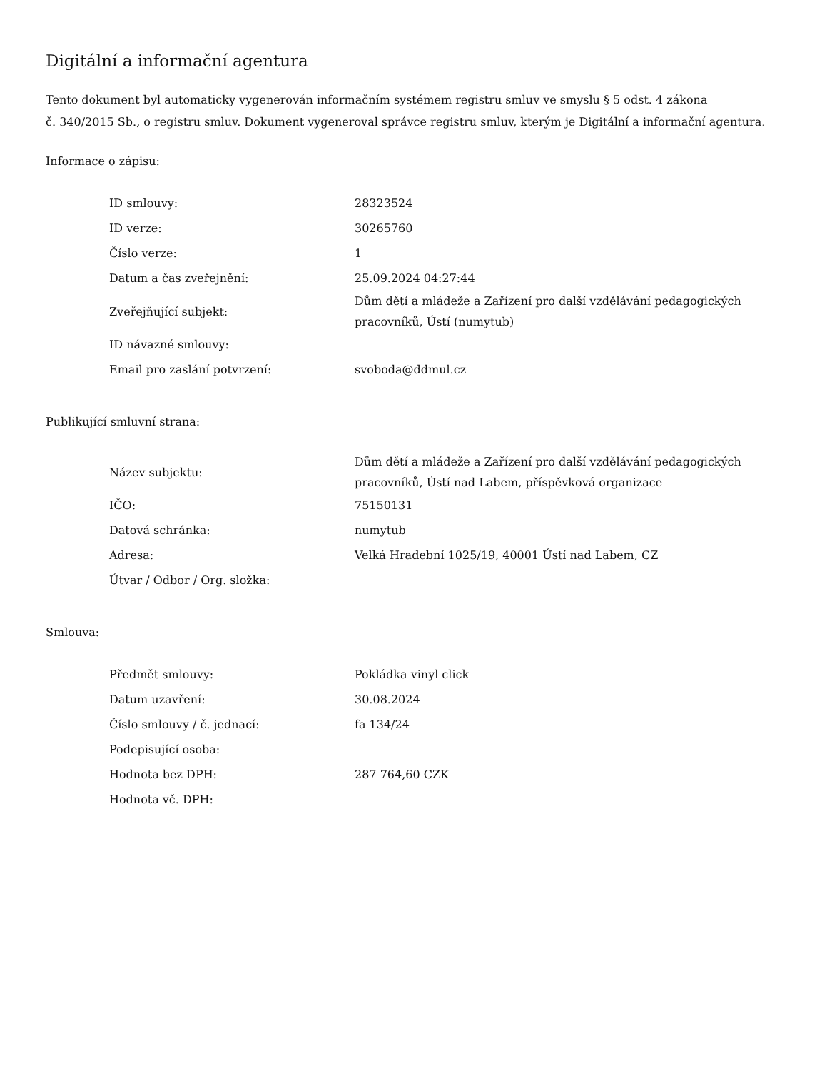Digitální a informační agentura
Tento dokument byl automaticky vygenerován informačním systémem registru smluv ve smyslu § 5 odst. 4 zákona
č. 340/2015 Sb., o registru smluv. Dokument vygeneroval správce registru smluv, kterým je Digitální a informační agentura.
Informace o zápisu:
| ID smlouvy: | 28323524 |
| ID verze: | 30265760 |
| Číslo verze: | 1 |
| Datum a čas zveřejnění: | 25.09.2024 04:27:44 |
| Zveřejňující subjekt: | Dům dětí a mládeže a Zařízení pro další vzdělávání pedagogických pracovníků, Ústí (numytub) |
| ID návazné smlouvy: | |
| Email pro zaslání potvrzení: | svoboda@ddmul.cz |
Publikující smluvní strana:
| Název subjektu: | Dům dětí a mládeže a Zařízení pro další vzdělávání pedagogických pracovníků, Ústí nad Labem, příspěvková organizace |
| IČO: | 75150131 |
| Datová schránka: | numytub |
| Adresa: | Velká Hradební 1025/19, 40001 Ústí nad Labem, CZ |
| Útvar / Odbor / Org. složka: | |
Smlouva:
| Předmět smlouvy: | Pokládka vinyl click |
| Datum uzavření: | 30.08.2024 |
| Číslo smlouvy / č. jednací: | fa 134/24 |
| Podepisující osoba: | |
| Hodnota bez DPH: | 287 764,60 CZK |
| Hodnota vč. DPH: | |